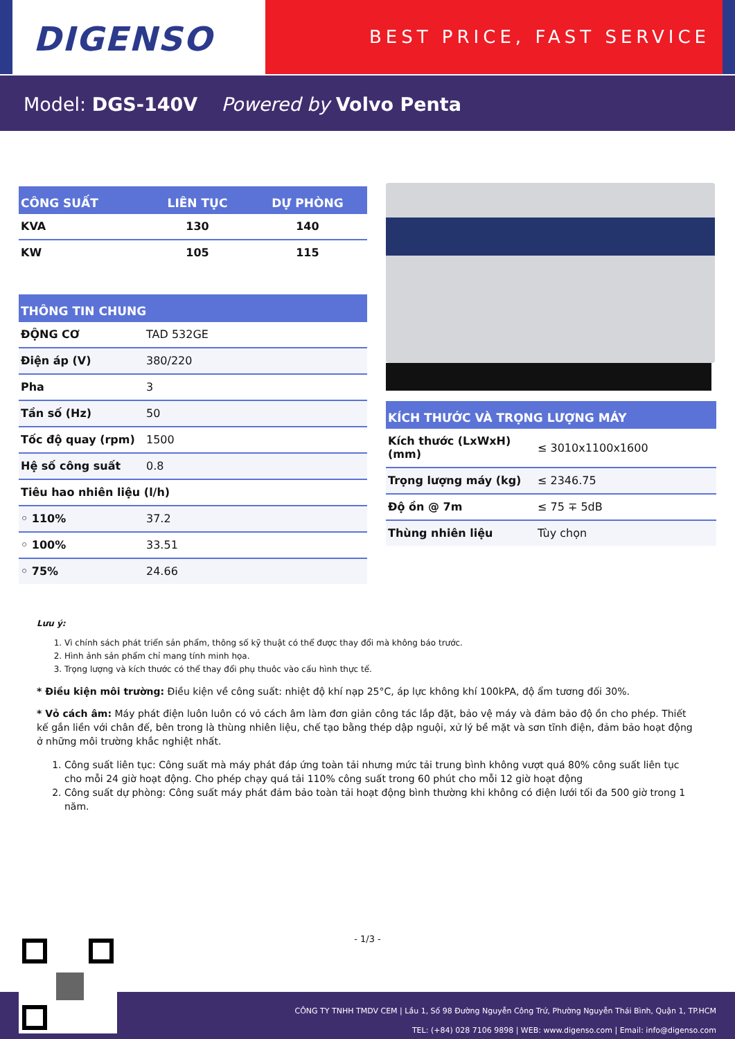DIGENSO
BEST PRICE, FAST SERVICE
Model: DGS-140V Powered by Volvo Penta
| CÔNG SUẤT | LIÊN TỤC | DỰ PHÒNG |
| --- | --- | --- |
| KVA | 130 | 140 |
| KW | 105 | 115 |
| THÔNG TIN CHUNG | |
| --- | --- |
| ĐỘNG CƠ | TAD 532GE |
| Điện áp (V) | 380/220 |
| Pha | 3 |
| Tần số (Hz) | 50 |
| Tốc độ quay (rpm) | 1500 |
| Hệ số công suất | 0.8 |
| Tiêu hao nhiên liệu (l/h) | |
| ◦ 110% | 37.2 |
| ◦ 100% | 33.51 |
| ◦ 75% | 24.66 |
| KÍCH THƯỚC VÀ TRỌNG LƯỢNG MÁY | |
| --- | --- |
| Kích thước (LxWxH) (mm) | ≤ 3010x1100x1600 |
| Trọng lượng máy (kg) | ≤ 2346.75 |
| Độ ồn @ 7m | ≤ 75 ∓ 5dB |
| Thùng nhiên liệu | Tùy chọn |
Lưu ý:
1. Vì chính sách phát triển sản phẩm, thông số kỹ thuật có thể được thay đổi mà không báo trước.
2. Hình ảnh sản phẩm chỉ mang tính minh họa.
3. Trọng lượng và kích thước có thể thay đổi phụ thuôc vào cấu hình thực tế.
* Điều kiện môi trường: Điều kiện về công suất: nhiệt độ khí nạp 25°C, áp lực không khí 100kPA, độ ẩm tương đối 30%.
* Vỏ cách âm: Máy phát điện luôn luôn có vỏ cách âm làm đơn giản công tác lắp đặt, bảo vệ máy và đảm bảo độ ồn cho phép. Thiết kế gắn liền với chân đế, bên trong là thùng nhiên liệu, chế tạo bằng thép dập nguội, xử lý bề mặt và sơn tĩnh điện, đảm bảo hoạt động ở những môi trường khắc nghiệt nhất.
1. Công suất liên tục: Công suất mà máy phát đáp ứng toàn tải nhưng mức tải trung bình không vượt quá 80% công suất liên tục cho mỗi 24 giờ hoạt động. Cho phép chạy quá tải 110% công suất trong 60 phút cho mỗi 12 giờ hoạt động
2. Công suất dự phòng: Công suất máy phát đảm bảo toàn tải hoạt động bình thường khi không có điện lưới tối đa 500 giờ trong 1 năm.
- 1/3 -
CÔNG TY TNHH TMDV CEM | Lầu 1, Số 98 Đường Nguyễn Công Trứ, Phường Nguyễn Thái Bình, Quận 1, TP.HCM
TEL: (+84) 028 7106 9898 | WEB: www.digenso.com | Email: info@digenso.com